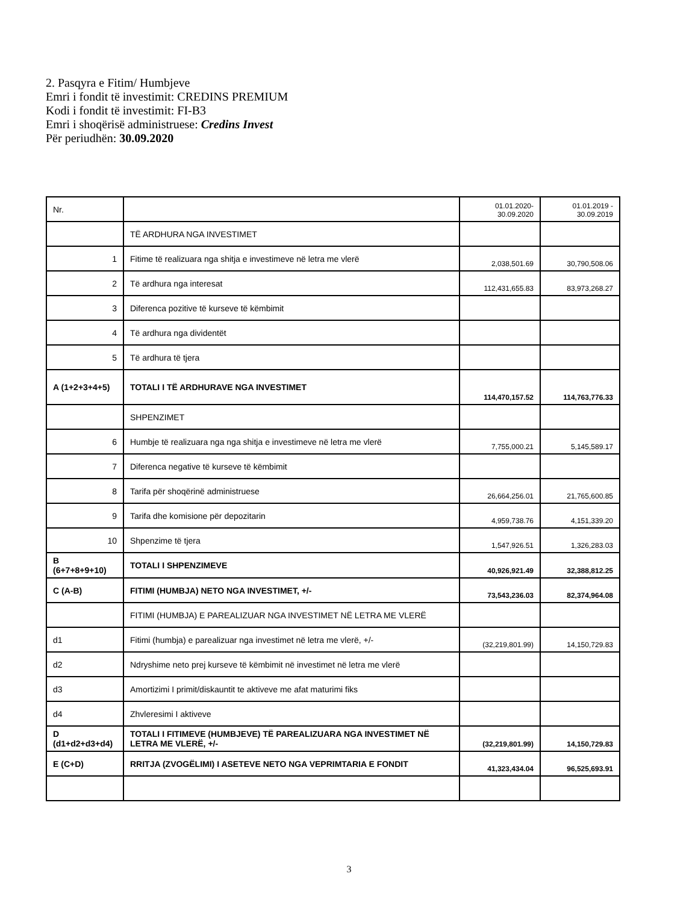2. Pasqyra e Fitim/ Humbjeve
Emri i fondit të investimit: CREDINS PREMIUM
Kodi i fondit të investimit: FI-B3
Emri i shoqërisë administruese: Credins Invest
Për periudhën: 30.09.2020
| Nr. | | 01.01.2020- 30.09.2020 | 01.01.2019 - 30.09.2019 |
| | TË ARDHURA NGA INVESTIMET | | |
| 1 | Fitime të realizuara nga shitja e investimeve në letra me vlerë | 2,038,501.69 | 30,790,508.06 |
| 2 | Të ardhura nga interesat | 112,431,655.83 | 83,973,268.27 |
| 3 | Diferenca pozitive të kurseve të këmbimit | | |
| 4 | Të ardhura nga dividentët | | |
| 5 | Të ardhura të tjera | | |
| A (1+2+3+4+5) | TOTALI I TË ARDHURAVE NGA INVESTIMET | 114,470,157.52 | 114,763,776.33 |
| | SHPENZIMET | | |
| 6 | Humbje të realizuara nga nga shitja e investimeve në letra me vlerë | 7,755,000.21 | 5,145,589.17 |
| 7 | Diferenca negative të kurseve të këmbimit | | |
| 8 | Tarifa për shoqërinë administruese | 26,664,256.01 | 21,765,600.85 |
| 9 | Tarifa dhe komisione për depozitarin | 4,959,738.76 | 4,151,339.20 |
| 10 | Shpenzime të tjera | 1,547,926.51 | 1,326,283.03 |
| B (6+7+8+9+10) | TOTALI I SHPENZIMEVE | 40,926,921.49 | 32,388,812.25 |
| C (A-B) | FITIMI (HUMBJA) NETO NGA INVESTIMET, +/- | 73,543,236.03 | 82,374,964.08 |
| | FITIMI (HUMBJA) E PAREALIZUAR NGA INVESTIMET NË LETRA ME VLERË | | |
| d1 | Fitimi (humbja) e parealizuar nga investimet në letra me vlerë, +/- | (32,219,801.99) | 14,150,729.83 |
| d2 | Ndryshime neto prej kurseve të këmbimit në investimet në letra me vlerë | | |
| d3 | Amortizimi I primit/diskauntit te aktiveve me afat maturimi fiks | | |
| d4 | Zhvleresimi I aktiveve | | |
| D (d1+d2+d3+d4) | TOTALI I FITIMEVE (HUMBJEVE) TË PAREALIZUARA NGA INVESTIMET NË LETRA ME VLERË, +/- | (32,219,801.99) | 14,150,729.83 |
| E (C+D) | RRITJA (ZVOGËLIMI) I ASETEVE NETO NGA VEPRIMTARIA E FONDIT | 41,323,434.04 | 96,525,693.91 |
3